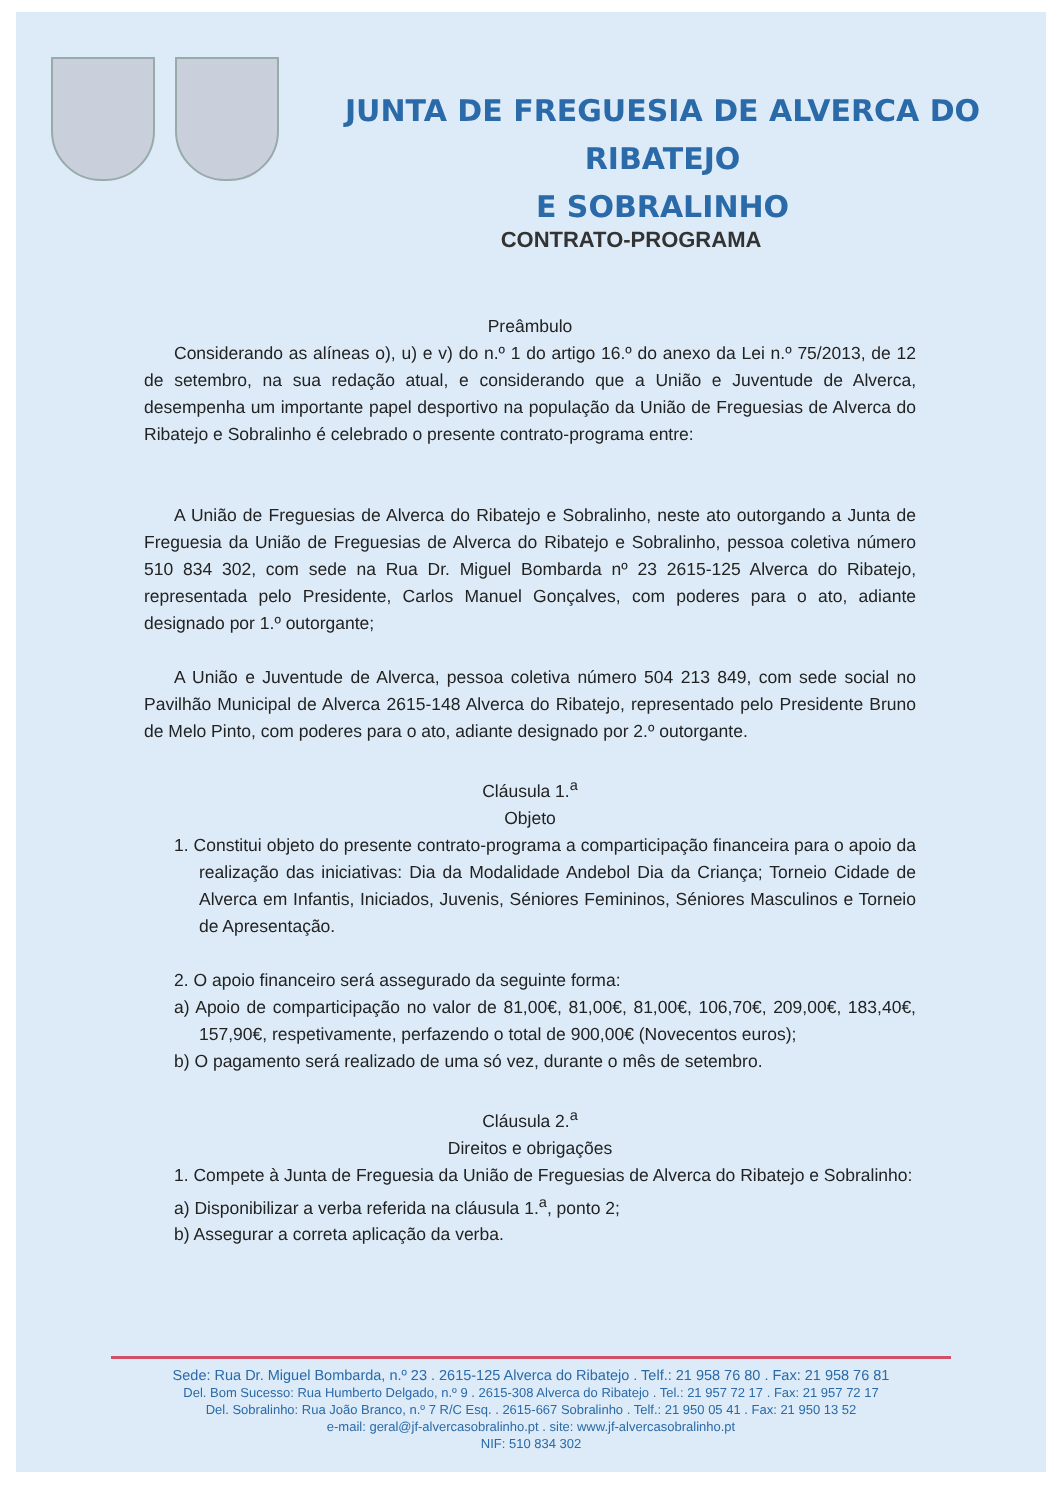JUNTA DE FREGUESIA DE ALVERCA DO RIBATEJO
E SOBRALINHO
CONTRATO-PROGRAMA
Preâmbulo
Considerando as alíneas o), u) e v) do n.º 1 do artigo 16.º do anexo da Lei n.º 75/2013, de 12 de setembro, na sua redação atual, e considerando que a União e Juventude de Alverca, desempenha um importante papel desportivo na população da União de Freguesias de Alverca do Ribatejo e Sobralinho é celebrado o presente contrato-programa entre:
A União de Freguesias de Alverca do Ribatejo e Sobralinho, neste ato outorgando a Junta de Freguesia da União de Freguesias de Alverca do Ribatejo e Sobralinho, pessoa coletiva número 510 834 302, com sede na Rua Dr. Miguel Bombarda nº 23 2615-125 Alverca do Ribatejo, representada pelo Presidente, Carlos Manuel Gonçalves, com poderes para o ato, adiante designado por 1.º outorgante;
A União e Juventude de Alverca, pessoa coletiva número 504 213 849, com sede social no Pavilhão Municipal de Alverca 2615-148 Alverca do Ribatejo, representado pelo Presidente Bruno de Melo Pinto, com poderes para o ato, adiante designado por 2.º outorgante.
Cláusula 1.<sup>a</sup>
Objeto
1. Constitui objeto do presente contrato-programa a comparticipação financeira para o apoio da realização das iniciativas: Dia da Modalidade Andebol Dia da Criança; Torneio Cidade de Alverca em Infantis, Iniciados, Juvenis, Séniores Femininos, Séniores Masculinos e Torneio de Apresentação.
2. O apoio financeiro será assegurado da seguinte forma:
a) Apoio de comparticipação no valor de 81,00€, 81,00€, 81,00€, 106,70€, 209,00€, 183,40€, 157,90€, respetivamente, perfazendo o total de 900,00€ (Novecentos euros);
b) O pagamento será realizado de uma só vez, durante o mês de setembro.
Cláusula 2.<sup>a</sup>
Direitos e obrigações
1. Compete à Junta de Freguesia da União de Freguesias de Alverca do Ribatejo e Sobralinho:
a) Disponibilizar a verba referida na cláusula 1.<sup>a</sup>, ponto 2;
b) Assegurar a correta aplicação da verba.
Sede: Rua Dr. Miguel Bombarda, n.º 23 . 2615-125 Alverca do Ribatejo . Telf.: 21 958 76 80 . Fax: 21 958 76 81
Del. Bom Sucesso: Rua Humberto Delgado, n.º 9 . 2615-308 Alverca do Ribatejo . Tel.: 21 957 72 17 . Fax: 21 957 72 17
Del. Sobralinho: Rua João Branco, n.º 7 R/C Esq. . 2615-667 Sobralinho . Telf.: 21 950 05 41 . Fax: 21 950 13 52
e-mail: geral@jf-alvercasobralinho.pt . site: www.jf-alvercasobralinho.pt
NIF: 510 834 302